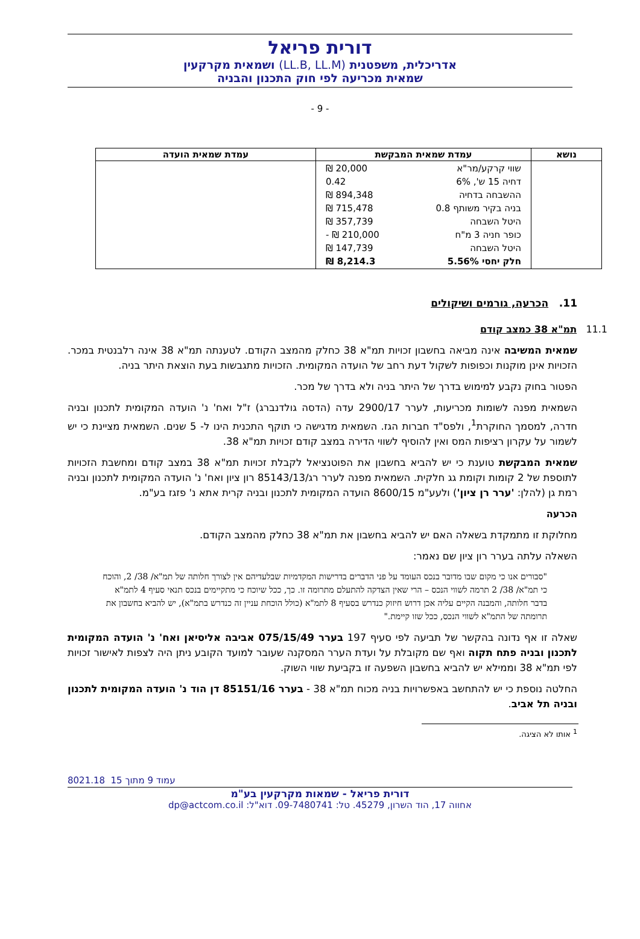דורית פריאל
אדריכלית, משפטנית (LL.B, LL.M) ושמאית מקרקעין
שמאית מכריעה לפי חוק התכנון והבניה
- 9 -
| נושא | עמדת שמאית המבקשת | עמדת שמאית הועדה |
| --- | --- | --- |
| | / שווי קרקע/מר"א / 20,000 ₪ / / דחיה 15 ש', 6% / 0.42 / / ההשבחה בדחיה / 894,348 ₪ / / בניה בקיר משותף 0.8 / 715,478 ₪ / / היטל השבחה / 357,739 ₪ / / כופר חניה 3 מ"ח / 210,000 ₪ - / / היטל השבחה / 147,739 ₪ / / חלק יחסי 5.56% / 8,214.3 ₪ / | |
11. הכרעה, גורמים ושיקולים
11.1 תמ"א 38 כמצב קודם
שמאית המשיבה אינה מביאה בחשבון זכויות תמ"א 38 כחלק מהמצב הקודם. לטענתה תמ"א 38 אינה רלבנטית במכר. הזכויות אינן מוקנות וכפופות לשקול דעת רחב של הועדה המקומית. הזכויות מתגבשות בעת הוצאת היתר בניה.
הפטור בחוק נקבע למימוש בדרך של היתר בניה ולא בדרך של מכר.
השמאית מפנה לשומות מכריעות, לערר 2900/17 עדה (הדסה גולדנברג) ז"ל ואח' נ' הועדה המקומית לתכנון ובניה חדרה, למסמך החוקרת<sup>1</sup>, ולפס"ד חברות הגז. השמאית מדגישה כי תוקף התכנית הינו ל- 5 שנים. השמאית מציינת כי יש לשמור על עקרון רציפות המס ואין להוסיף לשווי הדירה במצב קודם זכויות תמ"א 38.
שמאית המבקשת טוענת כי יש להביא בחשבון את הפוטנציאל לקבלת זכויות תמ"א 38 במצב קודם ומחשבת הזכויות לתוספת של 2 קומות וקומת גג חלקית. השמאית מפנה לערר רג/85143/13 רון ציון ואח' נ' הועדה המקומית לתכנון ובניה רמת גן (להלן: 'ערר רן ציון') ולעע"מ 8600/15 הועדה המקומית לתכנון ובניה קרית אתא נ' פזגז בע"מ.
הכרעה
מחלוקת זו מתמקדת בשאלה האם יש להביא בחשבון את תמ"א 38 כחלק מהמצב הקודם.
השאלה עלתה בערר רון ציון שם נאמר:
"סבורים אנו כי מקום שבו מדובר בנכס העומד על פני הדברים בדרישות המקדמיות שבלעדיהם אין לצורך חלותה של תמ"א/ 38/ 2, והוכח כי תמ"א/ 38/ 2 תרמה לשווי הנכס – הרי שאין הצדקה להתעלם מתרומה זו. כך, ככל שיוכח כי מתקיימים בנכס תנאי סעיף 4 לתמ"א בדבר חלותה, והמבנה הקיים עליה אכן דרוש חיזוק כנדרש בסעיף 8 לתמ"א (כולל הוכחת עניין זה כנדרש בתמ"א), יש להביא בחשבון את תרומתה של התמ"א לשווי הנכס, ככל שזו קיימת."
שאלה זו אף נדונה בהקשר של תביעה לפי סעיף 197 בערר 075/15/49 אביבה אליסיאן ואח' נ' הועדה המקומית לתכנון ובניה פתח תקוה ואף שם מקובלת על ועדת הערר המסקנה שעובר למועד הקובע ניתן היה לצפות לאישור זכויות לפי תמ"א 38 וממילא יש להביא בחשבון השפעה זו בקביעת שווי השוק.
החלטה נוספת כי יש להתחשב באפשרויות בניה מכוח תמ"א 38 - בערר 85151/16 דן הוד נ' הועדה המקומית לתכנון ובניה תל אביב.
<sup>1</sup> אותו לא הציגה.
8021.18 עמוד 9 מתוך 15
דורית פריאל - שמאות מקרקעין בע"מ
אחווה 17, הוד השרון, 45279. טל: 09-7480741. דוא"ל: dp@actcom.co.il